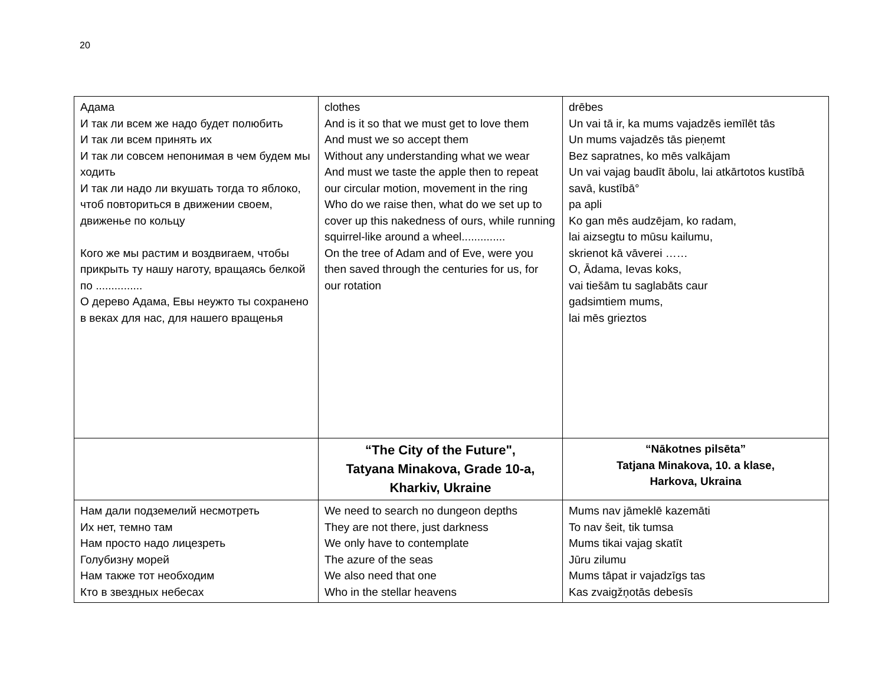20
| Адама И так ли всем же надо будет полюбить И так ли всем принять их И так ли совсем непонимая в чем будем мы ходить И так ли надо ли вкушать тогда то яблоко, чтоб повториться в движении своем, движенье по кольцу Кого же мы растим и воздвигаем, чтобы прикрыть ту нашу наготу, вращаясь белкой по ............... О дерево Адама, Евы неужто ты сохранено в веках для нас, для нашего вращенья | clothes And is it so that we must get to love them And must we so accept them Without any understanding what we wear And must we taste the apple then to repeat our circular motion, movement in the ring Who do we raise then, what do we set up to cover up this nakedness of ours, while running squirrel-like around a wheel.............. On the tree of Adam and of Eve, were you then saved through the centuries for us, for our rotation | drēbes Un vai tā ir, ka mums vajadzēs iemīlēt tās Un mums vajadzēs tās pieņemt Bez sapratnes, ko mēs valkājam Un vai vajag baudīt ābolu, lai atkārtotos kustībā savā, kustībā° pa apli Ko gan mēs audzējam, ko radam, lai aizsegtu to mūsu kailumu, skrienot kā vāverei …… O, Ādama, Ievas koks, vai tiešām tu saglabāts caur gadsimtiem mums, lai mēs grieztos |
| | “The City of the Future", Tatyana Minakova, Grade 10-a, Kharkiv, Ukraine | “Nākotnes pilsēta” Tatjana Minakova, 10. a klase, Harkova, Ukraina |
| Нам дали подземелий несмотреть Их нет, темно там Нам просто надо лицезреть Голубизну морей Нам также тот необходим Кто в звездных небесах | We need to search no dungeon depths They are not there, just darkness We only have to contemplate The azure of the seas We also need that one Who in the stellar heavens | Mums nav jāmeklē kazemāti To nav šeit, tik tumsa Mums tikai vajag skatīt Jūru zilumu Mums tāpat ir vajadzīgs tas Kas zvaigžņotās debesīs |